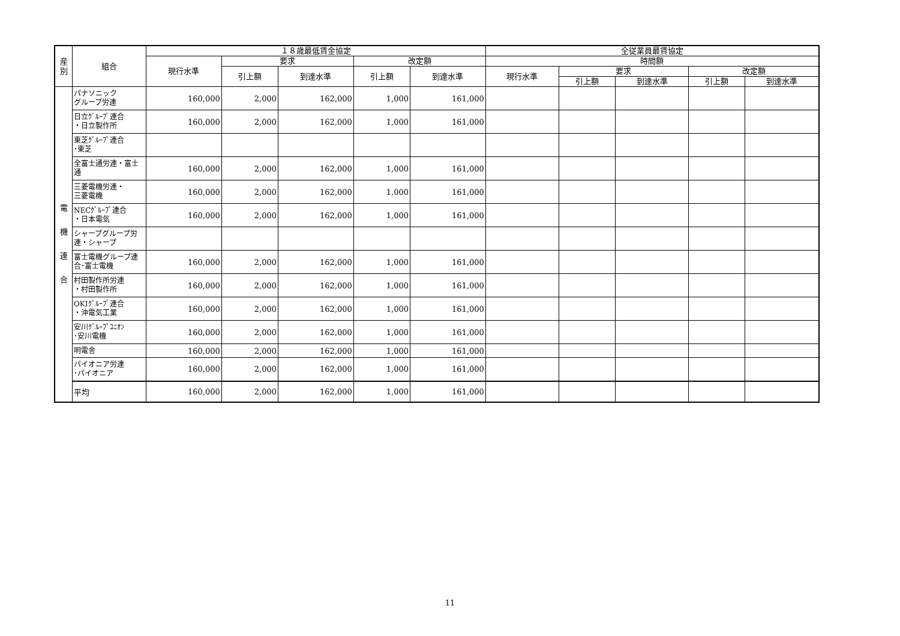| 産 別 | 組合 | １８歳最低賃金協定 | | | | | 全従業員最賃協定 | | | | |
| --- | --- | --- | --- | --- | --- | --- | --- | --- | --- | --- | --- |
| | | 現行水準 | 要求 | | 改定額 | | 時間額 | | | | |
| | | | 引上額 | 到達水準 | 引上額 | 到達水準 | 現行水準 | 要求 | | 改定額 | |
| | | | | | | | | 引上額 | 到達水準 | 引上額 | 到達水準 |
| 電 機 連 合 | パナソニック グループ労連 | 160,000 | 2,000 | 162,000 | 1,000 | 161,000 | | | | | |
| | 日立ｸﾞﾙｰﾌﾟ連合 ・日立製作所 | 160,000 | 2,000 | 162,000 | 1,000 | 161,000 | | | | | |
| | 東芝ｸﾞﾙｰﾌﾟ連合 ･東芝 | | | | | | | | | | |
| | 全富士通労連・富士通 | 160,000 | 2,000 | 162,000 | 1,000 | 161,000 | | | | | |
| | 三菱電機労連・ 三菱電機 | 160,000 | 2,000 | 162,000 | 1,000 | 161,000 | | | | | |
| | NECｸﾞﾙｰﾌﾟ連合 ・日本電気 | 160,000 | 2,000 | 162,000 | 1,000 | 161,000 | | | | | |
| | シャープグループ労連・シャープ | | | | | | | | | | |
| | 富士電機グループ連合･富士電機 | 160,000 | 2,000 | 162,000 | 1,000 | 161,000 | | | | | |
| | 村田製作所労連 ・村田製作所 | 160,000 | 2,000 | 162,000 | 1,000 | 161,000 | | | | | |
| | OKIｸﾞﾙｰﾌﾟ連合 ・沖電気工業 | 160,000 | 2,000 | 162,000 | 1,000 | 161,000 | | | | | |
| | 安川ｸﾞﾙｰﾌﾟﾕﾆｵﾝ ･安川電機 | 160,000 | 2,000 | 162,000 | 1,000 | 161,000 | | | | | |
| | 明電舎 | 160,000 | 2,000 | 162,000 | 1,000 | 161,000 | | | | | |
| | パイオニア労連 ･パイオニア | 160,000 | 2,000 | 162,000 | 1,000 | 161,000 | | | | | |
| | 平均 | 160,000 | 2,000 | 162,000 | 1,000 | 161,000 | | | | | |
11